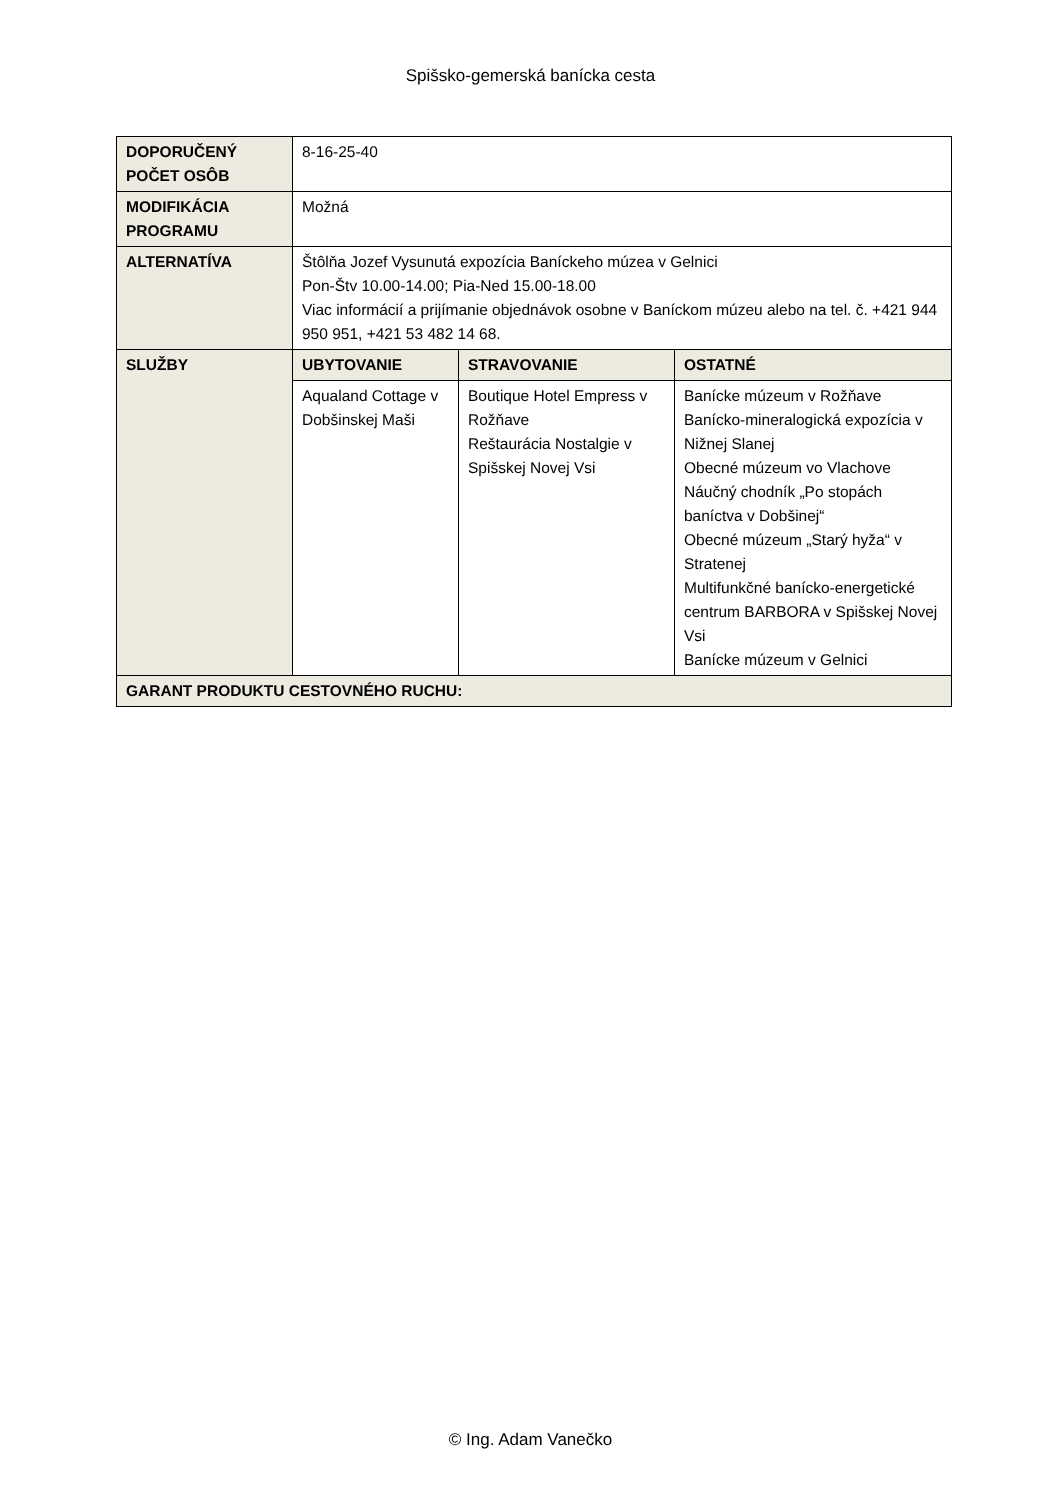Spišsko-gemerská banícka cesta
| DOPORUČENÝ POČET OSÔB | 8-16-25-40 | | |
| MODIFIKÁCIA PROGRAMU | Možná | | |
| ALTERNATÍVA | Štôlňa Jozef Vysunutá expozícia Baníckeho múzea v Gelnici Pon-Štv 10.00-14.00; Pia-Ned 15.00-18.00 Viac informácií a prijímanie objednávok osobne v Baníckom múzeu alebo na tel. č. +421 944 950 951, +421 53 482 14 68. | | |
| SLUŽBY | UBYTOVANIE | STRAVOVANIE | OSTATNÉ |
| | Aqualand Cottage v Dobšinskej Maši | Boutique Hotel Empress v Rožňave Reštaurácia Nostalgie v Spišskej Novej Vsi | Banícke múzeum v Rožňave Banícko-mineralogická expozícia v Nižnej Slanej Obecné múzeum vo Vlachove Náučný chodník „Po stopách baníctva v Dobšinej“ Obecné múzeum „Starý hyža“ v Stratenej Multifunkčné banícko-energetické centrum BARBORA v Spišskej Novej Vsi Banícke múzeum v Gelnici |
| GARANT PRODUKTU CESTOVNÉHO RUCHU: | | | |
© Ing. Adam Vanečko